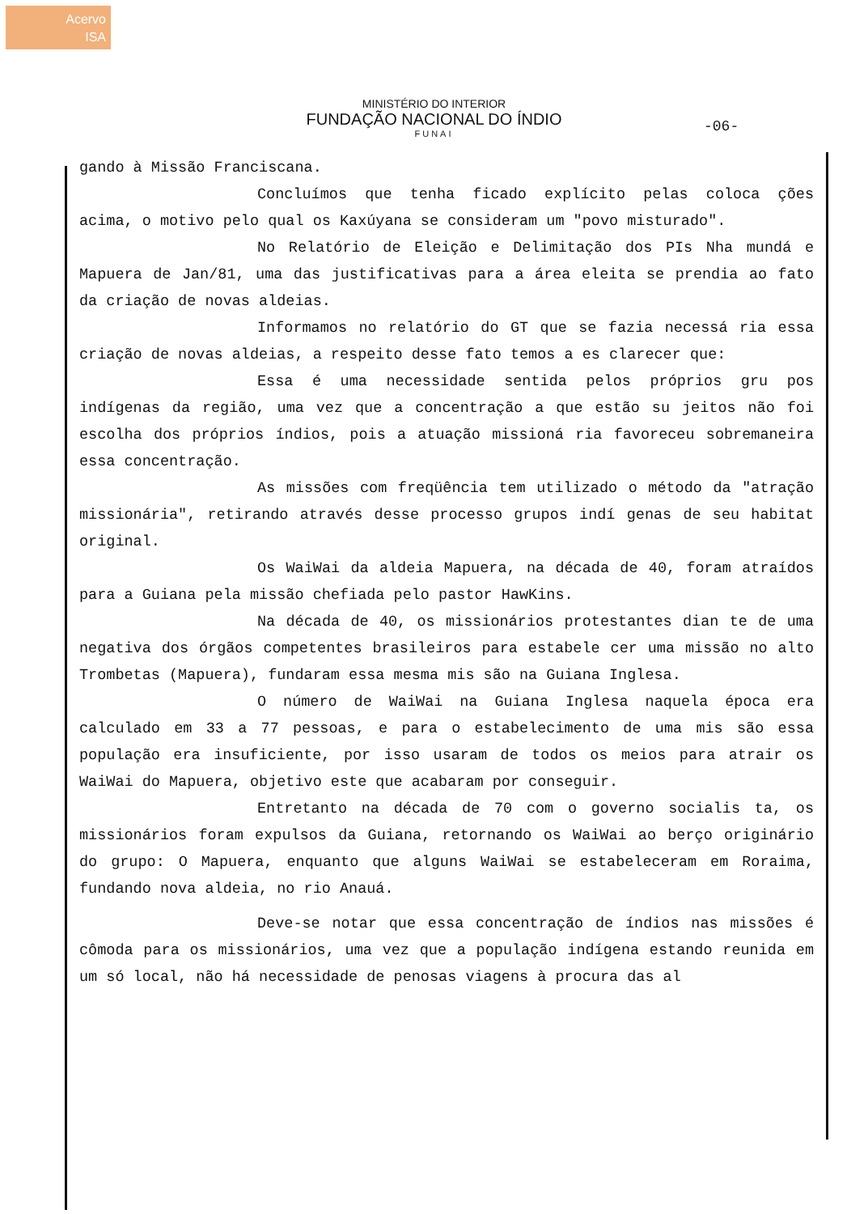Acervo
ISA
MINISTÉRIO DO INTERIOR
FUNDAÇÃO NACIONAL DO ÍNDIO
FUNAI
-06-
gando à Missão Franciscana.
Concluímos que tenha ficado explícito pelas coloca ções acima, o motivo pelo qual os Kaxúyana se consideram um "povo misturado".
No Relatório de Eleição e Delimitação dos PIs Nha mundá e Mapuera de Jan/81, uma das justificativas para a área eleita se prendia ao fato da criação de novas aldeias.
Informamos no relatório do GT que se fazia necessá ria essa criação de novas aldeias, a respeito desse fato temos a es clarecer que:
Essa é uma necessidade sentida pelos próprios gru pos indígenas da região, uma vez que a concentração a que estão su jeitos não foi escolha dos próprios índios, pois a atuação missioná ria favoreceu sobremaneira essa concentração.
As missões com freqüência tem utilizado o método da "atração missionária", retirando através desse processo grupos indí genas de seu habitat original.
Os WaiWai da aldeia Mapuera, na década de 40, foram atraídos para a Guiana pela missão chefiada pelo pastor HawKins.
Na década de 40, os missionários protestantes dian te de uma negativa dos órgãos competentes brasileiros para estabele cer uma missão no alto Trombetas (Mapuera), fundaram essa mesma mis são na Guiana Inglesa.
O número de WaiWai na Guiana Inglesa naquela época era calculado em 33 a 77 pessoas, e para o estabelecimento de uma mis são essa população era insuficiente, por isso usaram de todos os meios para atrair os WaiWai do Mapuera, objetivo este que acabaram por conseguir.
Entretanto na década de 70 com o governo socialis ta, os missionários foram expulsos da Guiana, retornando os WaiWai ao berço originário do grupo: O Mapuera, enquanto que alguns WaiWai se estabeleceram em Roraima, fundando nova aldeia, no rio Anauá.
Deve-se notar que essa concentração de índios nas missões é cômoda para os missionários, uma vez que a população indígena estando reunida em um só local, não há necessidade de penosas viagens à procura das al